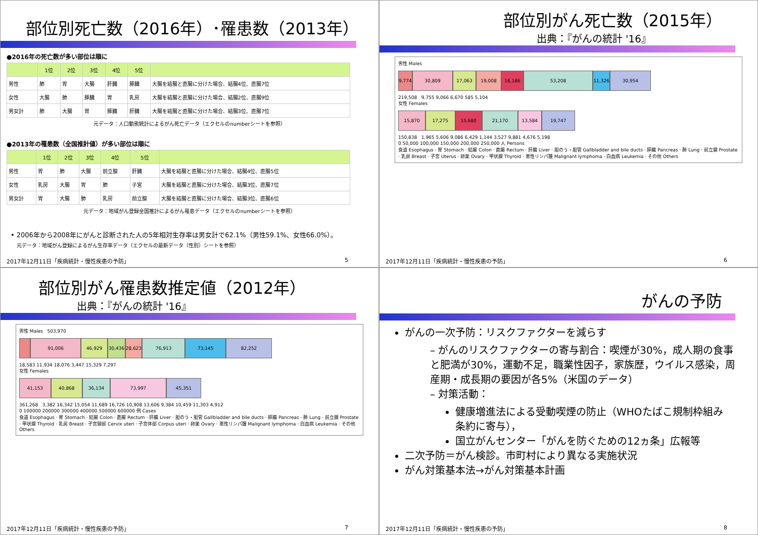部位別死亡数（2016年）･罹患数（2013年）
●2016年の死亡数が多い部位は順に
| | 1位 | 2位 | 3位 | 4位 | 5位 | |
| --- | --- | --- | --- | --- | --- | --- |
| 男性 | 肺 | 胃 | 大腸 | 肝臓 | 膵臓 | 大腸を結腸と直腸に分けた場合、結腸4位、直腸7位 |
| 女性 | 大腸 | 肺 | 膵臓 | 胃 | 乳房 | 大腸を結腸と直腸に分けた場合、結腸2位、直腸9位 |
| 男女計 | 肺 | 大腸 | 胃 | 膵臓 | 肝臓 | 大腸を結腸と直腸に分けた場合、結腸3位、直腸7位 |
元データ：人口動態統計によるがん死亡データ（エクセルのnumberシートを参照）
●2013年の罹患数（全国推計値）が多い部位は順に
| | 1位 | 2位 | 3位 | 4位 | 5位 | |
| --- | --- | --- | --- | --- | --- | --- |
| 男性 | 胃 | 肺 | 大腸 | 前立腺 | 肝臓 | 大腸を結腸と直腸に分けた場合、結腸4位、直腸5位 |
| 女性 | 乳房 | 大腸 | 胃 | 肺 | 子宮 | 大腸を結腸と直腸に分けた場合、結腸3位、直腸7位 |
| 男女計 | 胃 | 大腸 | 肺 | 乳房 | 前立腺 | 大腸を結腸と直腸に分けた場合、結腸3位、直腸6位 |
元データ：地域がん登録全国推計によるがん罹患データ（エクセルのnumberシートを参照）
• 2006年から2008年にがんと診断された人の5年相対生存率は男女計で62.1%（男性59.1%、女性66.0%）。
元データ：地域がん登録によるがん生存率データ（エクセルの最新データ（性別）シートを参照）
2017年12月11日「疾病統計・慢性疾患の予防」 5
部位別がん死亡数（2015年）
出典：『がんの統計 '16』
男性 Males
9,774 30,809 17,063 19,008 16,186 53,208 11,326 30,954
219,508 9,755 9,066 6,670 585 5,104
女性 Females
15,870 17,275 15,680 21,170 13,584 19,747
150,838 1,965 5,606 9,086 6,429 1,144 3,527 9,881 4,676 5,198
0 50,000 100,000 150,000 200,000 250,000 人 Persons
食道 Esophagus · 胃 Stomach · 結腸 Colon · 直腸 Rectum · 肝臓 Liver · 胆のう・胆管 Gallbladder and bile ducts · 膵臓 Pancreas · 肺 Lung · 前立腺 Prostate · 乳房 Breast · 子宮 Uterus · 卵巣 Ovary · 甲状腺 Thyroid · 悪性リンパ腫 Malignant lymphoma · 白血病 Leukemia · その他 Others
2017年12月11日「疾病統計・慢性疾患の予防」 6
部位別がん罹患数推定値（2012年）
出典：『がんの統計 '16』
男性 Males 503,970
91,006 46,929 30,436 28,623 76,913 73,145 82,252
18,583 11,934 18,076 3,447 15,329 7,297
女性 Females
41,153 40,868 36,134 73,997 45,351
361,268 3,382 16,342 15,054 11,689 16,726 10,908 13,606 9,384 10,459 11,303 4,912
0 100000 200000 300000 400000 500000 600000 例 Cases
食道 Esophagus · 胃 Stomach · 結腸 Colon · 直腸 Rectum · 肝臓 Liver · 胆のう・胆管 Gallbladder and bile ducts · 膵臓 Pancreas · 肺 Lung · 前立腺 Prostate · 甲状腺 Thyroid · 乳房 Breast · 子宮頸部 Cervix uteri · 子宮体部 Corpus uteri · 卵巣 Ovary · 悪性リンパ腫 Malignant lymphoma · 白血病 Leukemia · その他 Others
2017年12月11日「疾病統計・慢性疾患の予防」 7
がんの予防
がんの一次予防：リスクファクターを減らす
– がんのリスクファクターの寄与割合：喫煙が30%，成人期の食事と肥満が30%，運動不足，職業性因子，家族歴，ウイルス感染，周産期・成長期の要因が各5%（米国のデータ）
– 対策活動：
健康増進法による受動喫煙の防止（WHOたばこ規制枠組み条約に寄与），
国立がんセンター「がんを防ぐための12ヵ条」広報等
二次予防＝がん検診。市町村により異なる実施状況
がん対策基本法→がん対策基本計画
2017年12月11日「疾病統計・慢性疾患の予防」 8